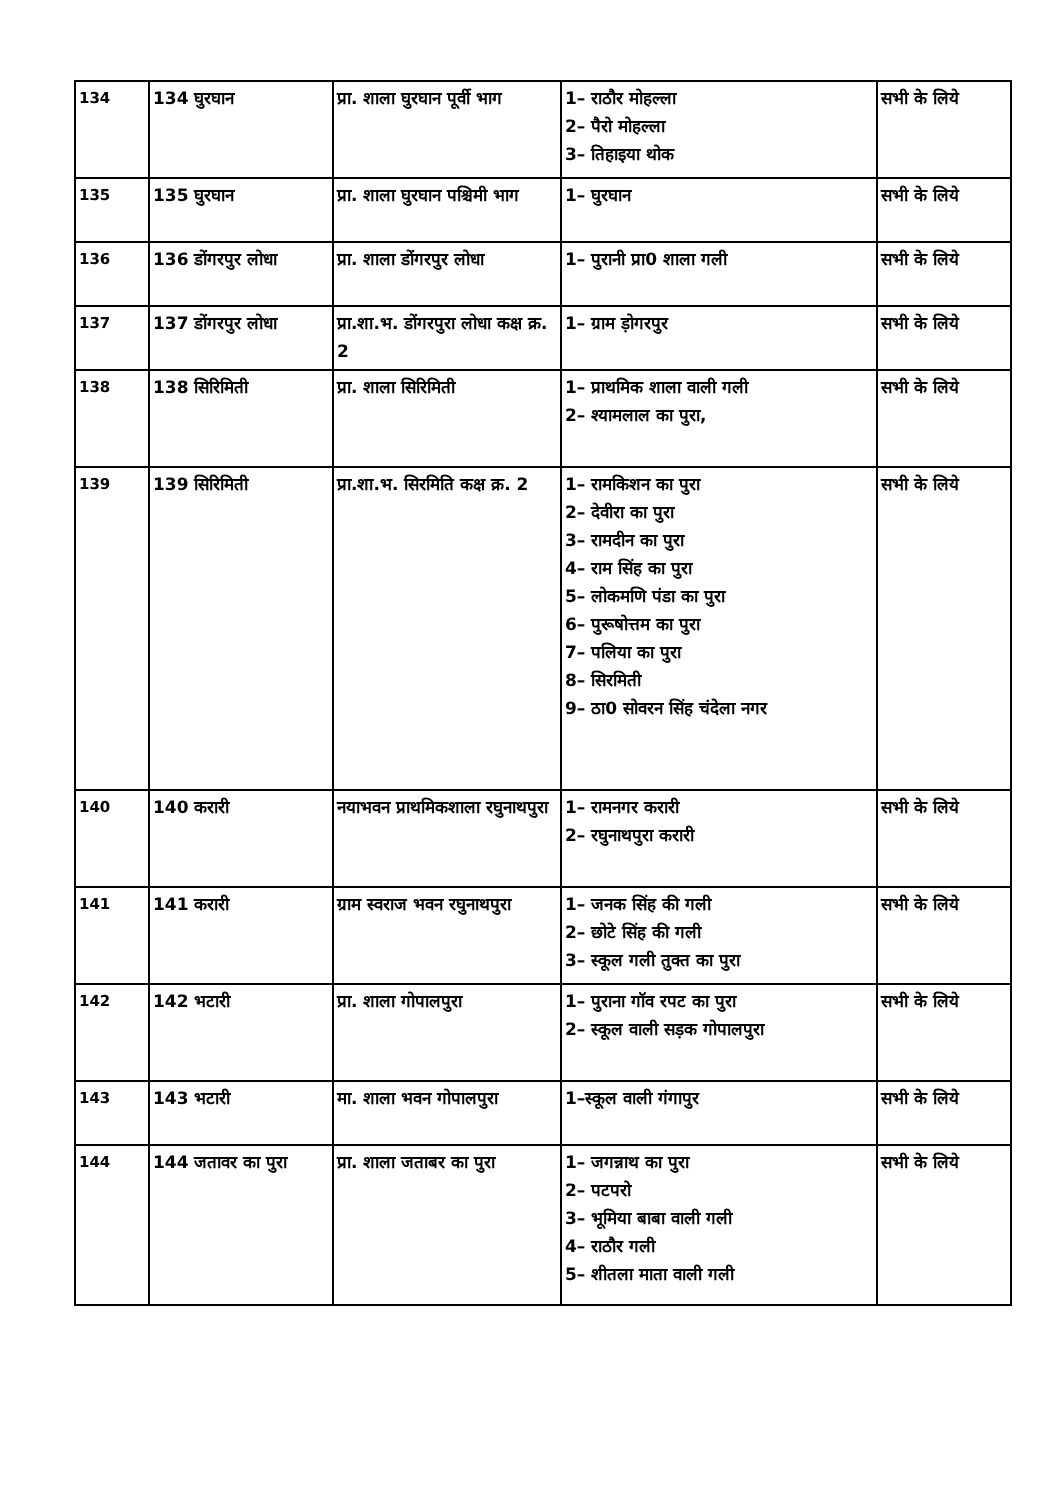| 134 | 134 घुरघान | प्रा. शाला घुरघान पूर्वी भाग | 1– राठौर मोहल्ला 2– पैरो मोहल्ला 3– तिहाइया थोक | सभी के लिये |
| 135 | 135 घुरघान | प्रा. शाला घुरघान पश्चिमी भाग | 1– घुरघान | सभी के लिये |
| 136 | 136 डोंगरपुर लोधा | प्रा. शाला डोंगरपुर लोधा | 1– पुरानी प्रा0 शाला गली | सभी के लिये |
| 137 | 137 डोंगरपुर लोधा | प्रा.शा.भ. डोंगरपुरा लोधा कक्ष क्र. 2 | 1– ग्राम ड़ोगरपुर | सभी के लिये |
| 138 | 138 सिरिमिती | प्रा. शाला सिरिमिती | 1– प्राथमिक शाला वाली गली 2– श्यामलाल का पुरा, | सभी के लिये |
| 139 | 139 सिरिमिती | प्रा.शा.भ. सिरमिति कक्ष क्र. 2 | 1– रामकिशन का पुरा 2– देवीरा का पुरा 3– रामदीन का पुरा 4– राम सिंह का पुरा 5– लोकमणि पंडा का पुरा 6– पुरूषोत्तम का पुरा 7– पलिया का पुरा 8– सिरमिती 9– ठा0 सोवरन सिंह चंदेला नगर | सभी के लिये |
| 140 | 140 करारी | नयाभवन प्राथमिकशाला रघुनाथपुरा | 1– रामनगर करारी 2– रघुनाथपुरा करारी | सभी के लिये |
| 141 | 141 करारी | ग्राम स्वराज भवन रघुनाथपुरा | 1– जनक सिंह की गली 2– छोटे सिंह की गली 3– स्कूल गली तुक्त का पुरा | सभी के लिये |
| 142 | 142 भटारी | प्रा. शाला गोपालपुरा | 1– पुराना गॉव रपट का पुरा 2– स्कूल वाली सड़क गोपालपुरा | सभी के लिये |
| 143 | 143 भटारी | मा. शाला भवन गोपालपुरा | 1–स्कूल वाली गंगापुर | सभी के लिये |
| 144 | 144 जतावर का पुरा | प्रा. शाला जताबर का पुरा | 1– जगन्नाथ का पुरा 2– पटपरो 3– भूमिया बाबा वाली गली 4– राठौर गली 5– शीतला माता वाली गली | सभी के लिये |